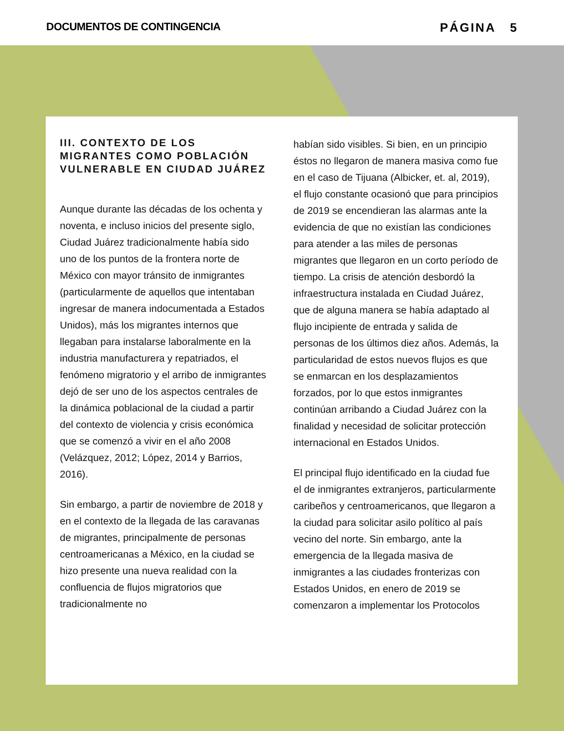DOCUMENTOS DE CONTINGENCIA PÁGINA 5
III. CONTEXTO DE LOS MIGRANTES COMO POBLACIÓN VULNERABLE EN CIUDAD JUÁREZ
Aunque durante las décadas de los ochenta y noventa, e incluso inicios del presente siglo, Ciudad Juárez tradicionalmente había sido uno de los puntos de la frontera norte de México con mayor tránsito de inmigrantes (particularmente de aquellos que intentaban ingresar de manera indocumentada a Estados Unidos), más los migrantes internos que llegaban para instalarse laboralmente en la industria manufacturera y repatriados, el fenómeno migratorio y el arribo de inmigrantes dejó de ser uno de los aspectos centrales de la dinámica poblacional de la ciudad a partir del contexto de violencia y crisis económica que se comenzó a vivir en el año 2008 (Velázquez, 2012; López, 2014 y Barrios, 2016).
Sin embargo, a partir de noviembre de 2018 y en el contexto de la llegada de las caravanas de migrantes, principalmente de personas centroamericanas a México, en la ciudad se hizo presente una nueva realidad con la confluencia de flujos migratorios que tradicionalmente no
habían sido visibles. Si bien, en un principio éstos no llegaron de manera masiva como fue en el caso de Tijuana (Albicker, et. al, 2019), el flujo constante ocasionó que para principios de 2019 se encendieran las alarmas ante la evidencia de que no existían las condiciones para atender a las miles de personas migrantes que llegaron en un corto período de tiempo. La crisis de atención desbordó la infraestructura instalada en Ciudad Juárez, que de alguna manera se había adaptado al flujo incipiente de entrada y salida de personas de los últimos diez años. Además, la particularidad de estos nuevos flujos es que se enmarcan en los desplazamientos forzados, por lo que estos inmigrantes continúan arribando a Ciudad Juárez con la finalidad y necesidad de solicitar protección internacional en Estados Unidos.
El principal flujo identificado en la ciudad fue el de inmigrantes extranjeros, particularmente caribeños y centroamericanos, que llegaron a la ciudad para solicitar asilo político al país vecino del norte. Sin embargo, ante la emergencia de la llegada masiva de inmigrantes a las ciudades fronterizas con Estados Unidos, en enero de 2019 se comenzaron a implementar los Protocolos